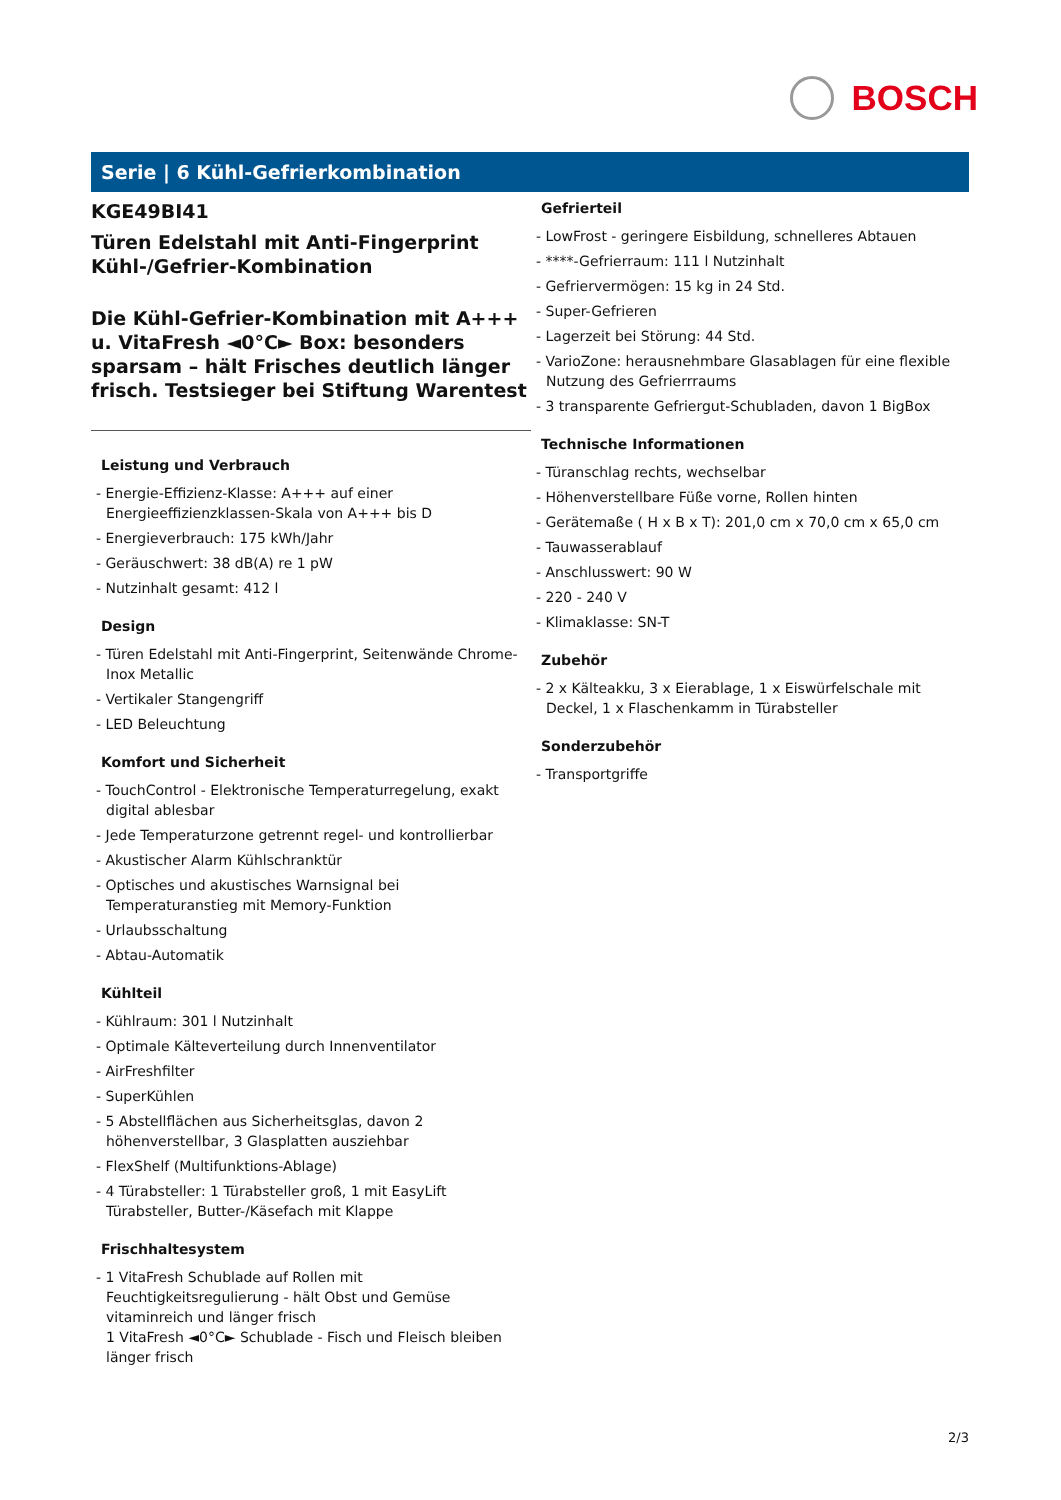BOSCH
Serie | 6 Kühl-Gefrierkombination
KGE49BI41
Türen Edelstahl mit Anti-Fingerprint
Kühl-/Gefrier-Kombination
Die Kühl-Gefrier-Kombination mit A+++ u. VitaFresh ◄0°C► Box: besonders sparsam – hält Frisches deutlich länger frisch. Testsieger bei Stiftung Warentest
Leistung und Verbrauch
- Energie-Effizienz-Klasse: A+++ auf einer Energieeffizienzklassen-Skala von A+++ bis D
- Energieverbrauch: 175 kWh/Jahr
- Geräuschwert: 38 dB(A) re 1 pW
- Nutzinhalt gesamt: 412 l
Design
- Türen Edelstahl mit Anti-Fingerprint, Seitenwände Chrome-Inox Metallic
- Vertikaler Stangengriff
- LED Beleuchtung
Komfort und Sicherheit
- TouchControl - Elektronische Temperaturregelung, exakt digital ablesbar
- Jede Temperaturzone getrennt regel- und kontrollierbar
- Akustischer Alarm Kühlschranktür
- Optisches und akustisches Warnsignal bei Temperaturanstieg mit Memory-Funktion
- Urlaubsschaltung
- Abtau-Automatik
Kühlteil
- Kühlraum: 301 l Nutzinhalt
- Optimale Kälteverteilung durch Innenventilator
- AirFreshfilter
- SuperKühlen
- 5 Abstellflächen aus Sicherheitsglas, davon 2 höhenverstellbar, 3 Glasplatten ausziehbar
- FlexShelf (Multifunktions-Ablage)
- 4 Türabsteller: 1 Türabsteller groß, 1 mit EasyLift Türabsteller, Butter-/Käsefach mit Klappe
Frischhaltesystem
- 1 VitaFresh Schublade auf Rollen mit Feuchtigkeitsregulierung - hält Obst und Gemüse vitaminreich und länger frisch
1 VitaFresh ◄0°C► Schublade - Fisch und Fleisch bleiben länger frisch
Gefrierteil
- LowFrost - geringere Eisbildung, schnelleres Abtauen
- ****-Gefrierraum: 111 l Nutzinhalt
- Gefriervermögen: 15 kg in 24 Std.
- Super-Gefrieren
- Lagerzeit bei Störung: 44 Std.
- VarioZone: herausnehmbare Glasablagen für eine flexible Nutzung des Gefrierrraums
- 3 transparente Gefriergut-Schubladen, davon 1 BigBox
Technische Informationen
- Türanschlag rechts, wechselbar
- Höhenverstellbare Füße vorne, Rollen hinten
- Gerätemaße ( H x B x T): 201,0 cm x 70,0 cm x 65,0 cm
- Tauwasserablauf
- Anschlusswert: 90 W
- 220 - 240 V
- Klimaklasse: SN-T
Zubehör
- 2 x Kälteakku, 3 x Eierablage, 1 x Eiswürfelschale mit Deckel, 1 x Flaschenkamm in Türabsteller
Sonderzubehör
- Transportgriffe
2/3